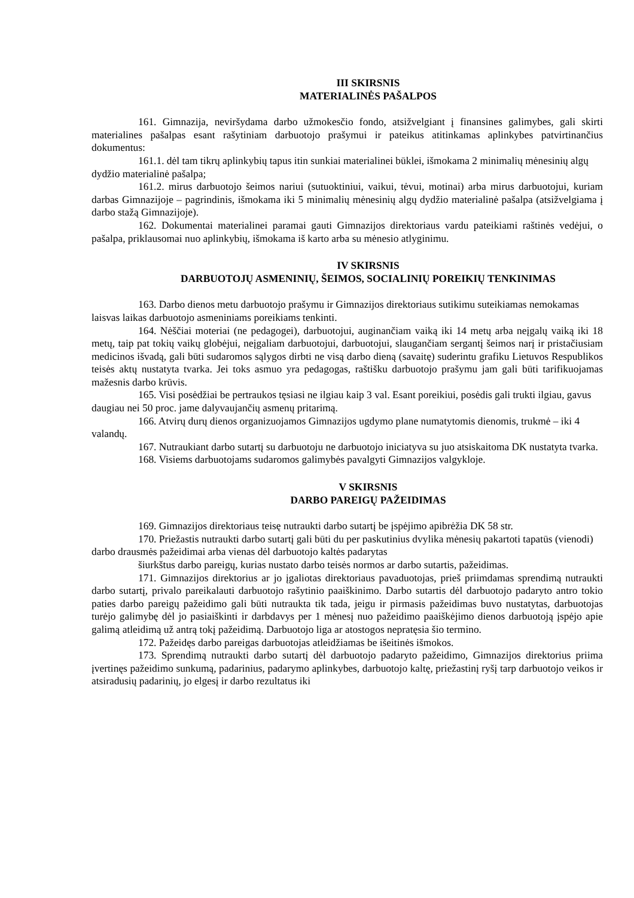III SKIRSNIS
MATERIALINĖS PAŠALPOS
161. Gimnazija, neviršydama darbo užmokesčio fondo, atsižvelgiant į finansines galimybes, gali skirti materialines pašalpas esant rašytiniam darbuotojo prašymui ir pateikus atitinkamas aplinkybes patvirtinančius dokumentus:
161.1. dėl tam tikrų aplinkybių tapus itin sunkiai materialinei būklei, išmokama 2 minimalių mėnesinių algų dydžio materialinė pašalpa;
161.2. mirus darbuotojo šeimos nariui (sutuoktiniui, vaikui, tėvui, motinai) arba mirus darbuotojui, kuriam darbas Gimnazijoje – pagrindinis, išmokama iki 5 minimalių mėnesinių algų dydžio materialinė pašalpa (atsižvelgiama į darbo stažą Gimnazijoje).
162. Dokumentai materialinei paramai gauti Gimnazijos direktoriaus vardu pateikiami raštinės vedėjui, o pašalpa, priklausomai nuo aplinkybių, išmokama iš karto arba su mėnesio atlyginimu.
IV SKIRSNIS
DARBUOTOJŲ ASMENINIŲ, ŠEIMOS, SOCIALINIŲ POREIKIŲ TENKINIMAS
163. Darbo dienos metu darbuotojo prašymu ir Gimnazijos direktoriaus sutikimu suteikiamas nemokamas laisvas laikas darbuotojo asmeniniams poreikiams tenkinti.
164. Nėščiai moteriai (ne pedagogei), darbuotojui, auginančiam vaiką iki 14 metų arba neįgalų vaiką iki 18 metų, taip pat tokių vaikų globėjui, neįgaliam darbuotojui, darbuotojui, slaugančiam sergantį šeimos narį ir pristačiusiam medicinos išvadą, gali būti sudaromos sąlygos dirbti ne visą darbo dieną (savaitę) suderintu grafiku Lietuvos Respublikos teisės aktų nustatyta tvarka. Jei toks asmuo yra pedagogas, raštišku darbuotojo prašymu jam gali būti tarifikuojamas mažesnis darbo krūvis.
165. Visi posėdžiai be pertraukos tęsiasi ne ilgiau kaip 3 val. Esant poreikiui, posėdis gali trukti ilgiau, gavus daugiau nei 50 proc. jame dalyvaujančių asmenų pritarimą.
166. Atvirų durų dienos organizuojamos Gimnazijos ugdymo plane numatytomis dienomis, trukmė – iki 4 valandų.
167. Nutraukiant darbo sutartį su darbuotoju ne darbuotojo iniciatyva su juo atsiskaitoma DK nustatyta tvarka.
168. Visiems darbuotojams sudaromos galimybės pavalgyti Gimnazijos valgykloje.
V SKIRSNIS
DARBO PAREIGŲ PAŽEIDIMAS
169. Gimnazijos direktoriaus teisę nutraukti darbo sutartį be įspėjimo apibrėžia DK 58 str.
170. Priežastis nutraukti darbo sutartį gali būti du per paskutinius dvylika mėnesių pakartoti tapatūs (vienodi) darbo drausmės pažeidimai arba vienas dėl darbuotojo kaltės padarytas
šiurkštus darbo pareigų, kurias nustato darbo teisės normos ar darbo sutartis, pažeidimas.
171. Gimnazijos direktorius ar jo įgaliotas direktoriaus pavaduotojas, prieš priimdamas sprendimą nutraukti darbo sutartį, privalo pareikalauti darbuotojo rašytinio paaiškinimo. Darbo sutartis dėl darbuotojo padaryto antro tokio paties darbo pareigų pažeidimo gali būti nutraukta tik tada, jeigu ir pirmasis pažeidimas buvo nustatytas, darbuotojas turėjo galimybę dėl jo pasiaiškinti ir darbdavys per 1 mėnesį nuo pažeidimo paaiškėjimo dienos darbuotoją įspėjo apie galimą atleidimą už antrą tokį pažeidimą. Darbuotojo liga ar atostogos nepratęsia šio termino.
172. Pažeidęs darbo pareigas darbuotojas atleidžiamas be išeitinės išmokos.
173. Sprendimą nutraukti darbo sutartį dėl darbuotojo padaryto pažeidimo, Gimnazijos direktorius priima įvertinęs pažeidimo sunkumą, padarinius, padarymo aplinkybes, darbuotojo kaltę, priežastinį ryšį tarp darbuotojo veikos ir atsiradusių padarinių, jo elgesį ir darbo rezultatus iki